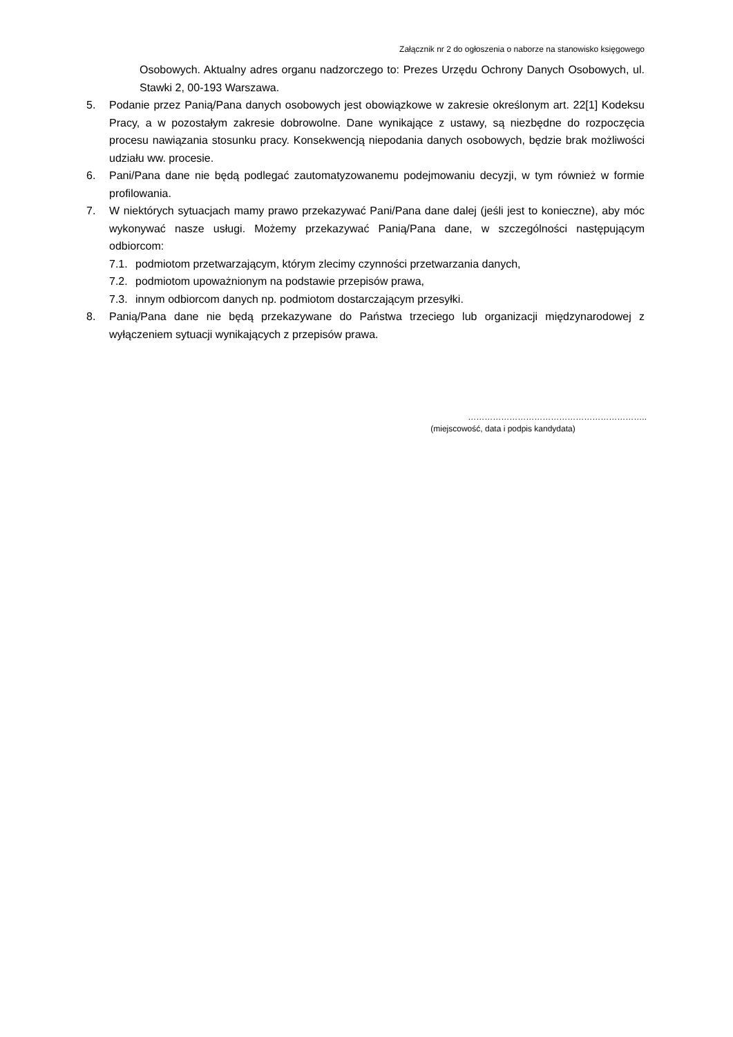Załącznik nr 2 do ogłoszenia o naborze na stanowisko księgowego
Osobowych. Aktualny adres organu nadzorczego to: Prezes Urzędu Ochrony Danych Osobowych, ul. Stawki 2, 00-193 Warszawa.
5. Podanie przez Panią/Pana danych osobowych jest obowiązkowe w zakresie określonym art. 22[1] Kodeksu Pracy, a w pozostałym zakresie dobrowolne. Dane wynikające z ustawy, są niezbędne do rozpoczęcia procesu nawiązania stosunku pracy. Konsekwencją niepodania danych osobowych, będzie brak możliwości udziału ww. procesie.
6. Pani/Pana dane nie będą podlegać zautomatyzowanemu podejmowaniu decyzji, w tym również w formie profilowania.
7. W niektórych sytuacjach mamy prawo przekazywać Pani/Pana dane dalej (jeśli jest to konieczne), aby móc wykonywać nasze usługi. Możemy przekazywać Panią/Pana dane, w szczególności następującym odbiorcom:
7.1. podmiotom przetwarzającym, którym zlecimy czynności przetwarzania danych,
7.2. podmiotom upoważnionym na podstawie przepisów prawa,
7.3. innym odbiorcom danych np. podmiotom dostarczającym przesyłki.
8. Panią/Pana dane nie będą przekazywane do Państwa trzeciego lub organizacji międzynarodowej z wyłączeniem sytuacji wynikających z przepisów prawa.
………………………………………………………..
(miejscowość, data i podpis kandydata)